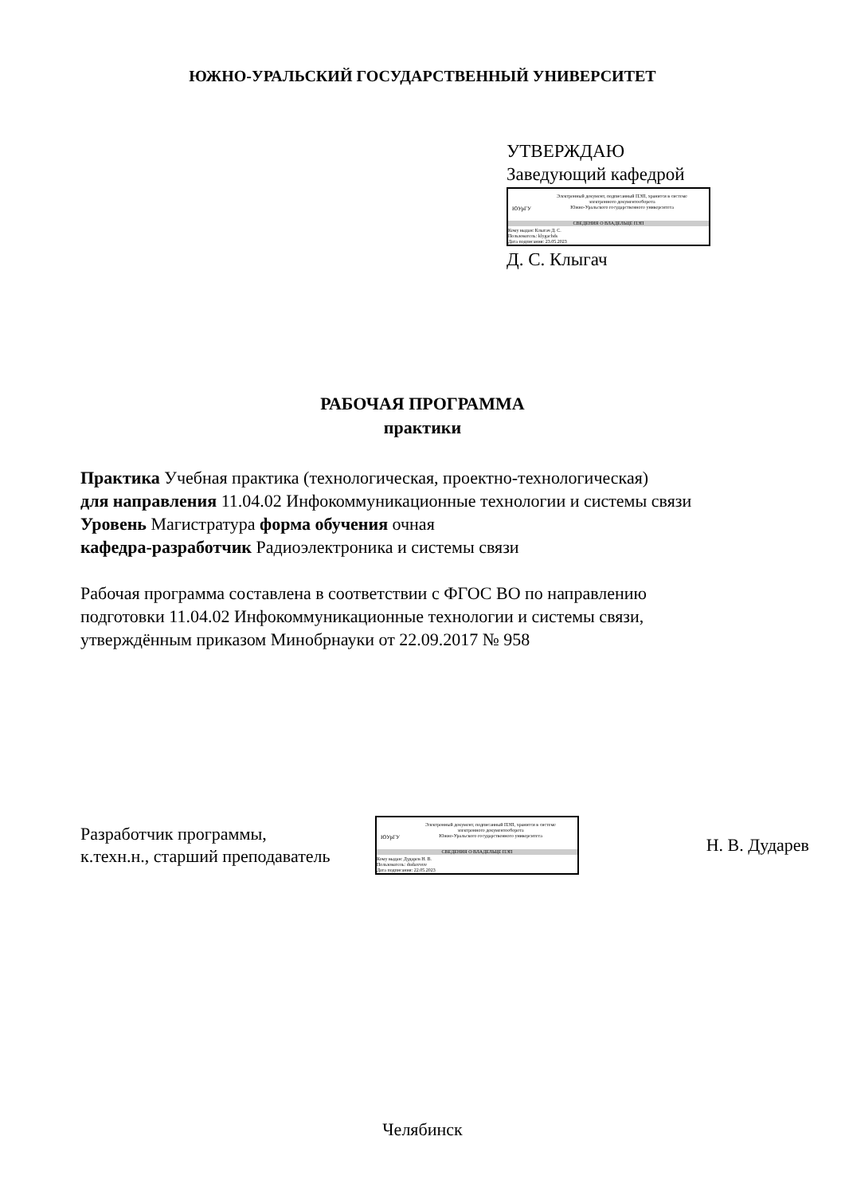ЮЖНО-УРАЛЬСКИЙ ГОСУДАРСТВЕННЫЙ УНИВЕРСИТЕТ
УТВЕРЖДАЮ
Заведующий кафедрой
ЮУрГУ
Электронный документ, подписанный ПЭП, хранится в системе
электронного документооборота
Южно-Уральского государственного университета
СВЕДЕНИЯ О ВЛАДЕЛЬЦЕ ПЭП
Кому выдан: Клыгач Д. С.
Пользователь: klygachds
Дата подписания: 23.05.2023
Д. С. Клыгач
РАБОЧАЯ ПРОГРАММА
практики
Практика Учебная практика (технологическая, проектно-технологическая)
для направления 11.04.02 Инфокоммуникационные технологии и системы связи
Уровень Магистратура форма обучения очная
кафедра-разработчик Радиоэлектроника и системы связи
Рабочая программа составлена в соответствии с ФГОС ВО по направлению
подготовки 11.04.02 Инфокоммуникационные технологии и системы связи,
утверждённым приказом Минобрнауки от 22.09.2017 № 958
Разработчик программы,
к.техн.н., старший преподаватель
ЮУрГУ
Электронный документ, подписанный ПЭП, хранится в системе
электронного документооборота
Южно-Уральского государственного университета
СВЕДЕНИЯ О ВЛАДЕЛЬЦЕ ПЭП
Кому выдан: Дударев Н. В.
Пользователь: dudarevnv
Дата подписания: 22.05.2023
Н. В. Дударев
Челябинск